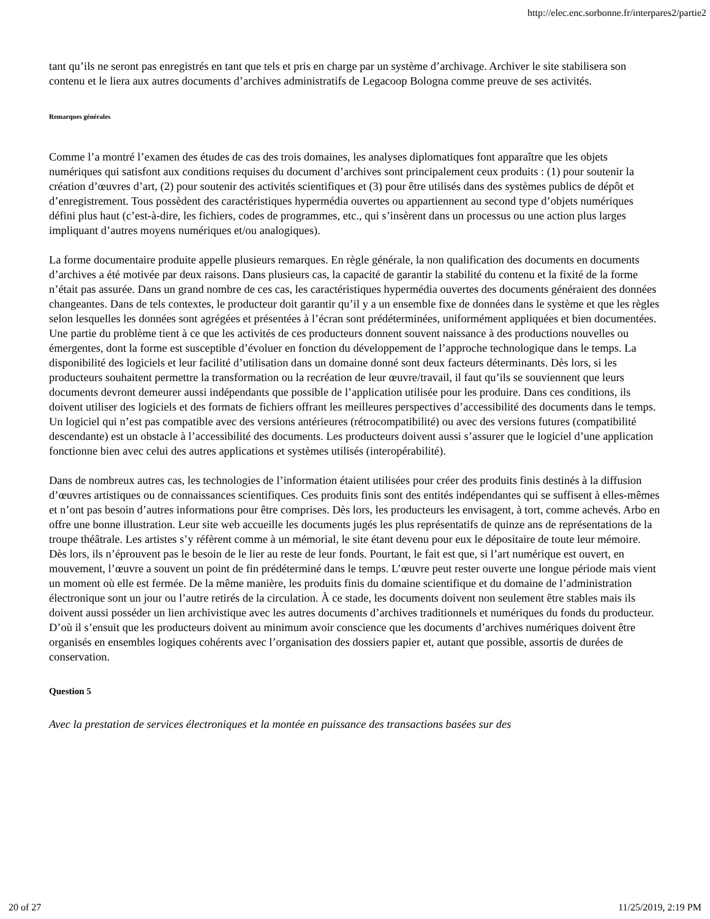http://elec.enc.sorbonne.fr/interpares2/partie2
tant qu’ils ne seront pas enregistrés en tant que tels et pris en charge par un système d’archivage. Archiver le site stabilisera son contenu et le liera aux autres documents d’archives administratifs de Legacoop Bologna comme preuve de ses activités.
Remarques générales
Comme l’a montré l’examen des études de cas des trois domaines, les analyses diplomatiques font apparaître que les objets numériques qui satisfont aux conditions requises du document d’archives sont principalement ceux produits : (1) pour soutenir la création d’œuvres d’art, (2) pour soutenir des activités scientifiques et (3) pour être utilisés dans des systèmes publics de dépôt et d’enregistrement. Tous possèdent des caractéristiques hypermédia ouvertes ou appartiennent au second type d’objets numériques défini plus haut (c’est-à-dire, les fichiers, codes de programmes, etc., qui s’insèrent dans un processus ou une action plus larges impliquant d’autres moyens numériques et/ou analogiques).
La forme documentaire produite appelle plusieurs remarques. En règle générale, la non qualification des documents en documents d’archives a été motivée par deux raisons. Dans plusieurs cas, la capacité de garantir la stabilité du contenu et la fixité de la forme n’était pas assurée. Dans un grand nombre de ces cas, les caractéristiques hypermédia ouvertes des documents généraient des données changeantes. Dans de tels contextes, le producteur doit garantir qu’il y a un ensemble fixe de données dans le système et que les règles selon lesquelles les données sont agrégées et présentées à l’écran sont prédéterminées, uniformément appliquées et bien documentées. Une partie du problème tient à ce que les activités de ces producteurs donnent souvent naissance à des productions nouvelles ou émergentes, dont la forme est susceptible d’évoluer en fonction du développement de l’approche technologique dans le temps. La disponibilité des logiciels et leur facilité d’utilisation dans un domaine donné sont deux facteurs déterminants. Dès lors, si les producteurs souhaitent permettre la transformation ou la recréation de leur œuvre/travail, il faut qu’ils se souviennent que leurs documents devront demeurer aussi indépendants que possible de l’application utilisée pour les produire. Dans ces conditions, ils doivent utiliser des logiciels et des formats de fichiers offrant les meilleures perspectives d’accessibilité des documents dans le temps. Un logiciel qui n’est pas compatible avec des versions antérieures (rétrocompatibilité) ou avec des versions futures (compatibilité descendante) est un obstacle à l’accessibilité des documents. Les producteurs doivent aussi s’assurer que le logiciel d’une application fonctionne bien avec celui des autres applications et systèmes utilisés (interopérabilité).
Dans de nombreux autres cas, les technologies de l’information étaient utilisées pour créer des produits finis destinés à la diffusion d’œuvres artistiques ou de connaissances scientifiques. Ces produits finis sont des entités indépendantes qui se suffisent à elles-mêmes et n’ont pas besoin d’autres informations pour être comprises. Dès lors, les producteurs les envisagent, à tort, comme achevés. Arbo en offre une bonne illustration. Leur site web accueille les documents jugés les plus représentatifs de quinze ans de représentations de la troupe théâtrale. Les artistes s’y réfèrent comme à un mémorial, le site étant devenu pour eux le dépositaire de toute leur mémoire. Dès lors, ils n’éprouvent pas le besoin de le lier au reste de leur fonds. Pourtant, le fait est que, si l’art numérique est ouvert, en mouvement, l’œuvre a souvent un point de fin prédéterminé dans le temps. L’œuvre peut rester ouverte une longue période mais vient un moment où elle est fermée. De la même manière, les produits finis du domaine scientifique et du domaine de l’administration électronique sont un jour ou l’autre retirés de la circulation. À ce stade, les documents doivent non seulement être stables mais ils doivent aussi posséder un lien archivistique avec les autres documents d’archives traditionnels et numériques du fonds du producteur. D’où il s’ensuit que les producteurs doivent au minimum avoir conscience que les documents d’archives numériques doivent être organisés en ensembles logiques cohérents avec l’organisation des dossiers papier et, autant que possible, assortis de durées de conservation.
Question 5
Avec la prestation de services électroniques et la montée en puissance des transactions basées sur des
20 of 27 11/25/2019, 2:19 PM